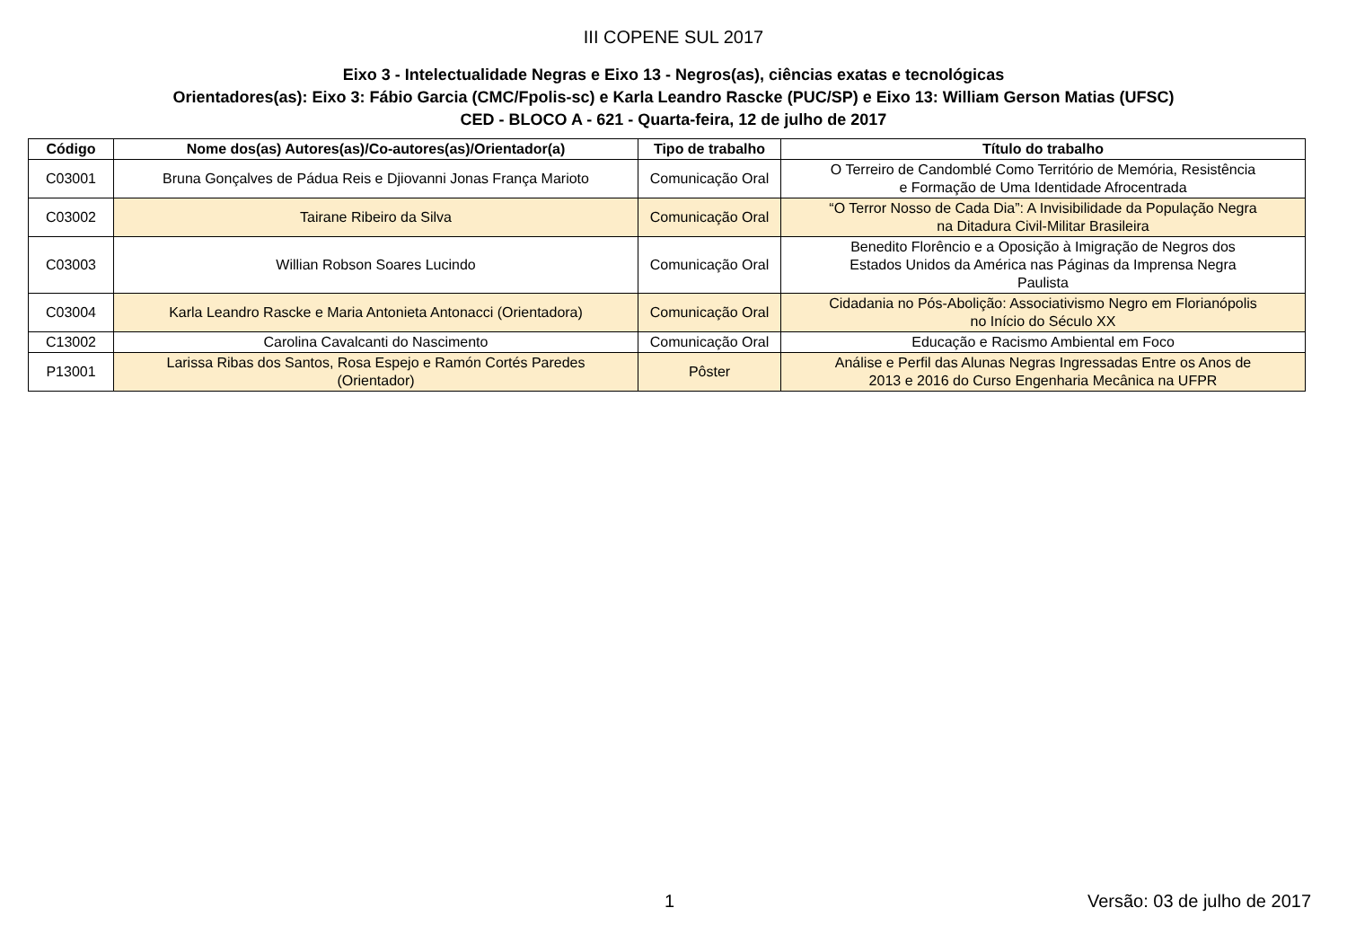III COPENE SUL 2017
Eixo 3 - Intelectualidade Negras e Eixo 13 - Negros(as), ciências exatas e tecnológicas
Orientadores(as): Eixo 3: Fábio Garcia (CMC/Fpolis-sc) e Karla Leandro Rascke (PUC/SP) e Eixo 13: William Gerson Matias (UFSC)
CED - BLOCO A - 621 - Quarta-feira, 12 de julho de 2017
| Código | Nome dos(as) Autores(as)/Co-autores(as)/Orientador(a) | Tipo de trabalho | Título do trabalho |
| --- | --- | --- | --- |
| C03001 | Bruna Gonçalves de Pádua Reis e Djiovanni Jonas França Marioto | Comunicação Oral | O Terreiro de Candomblé Como Território de Memória, Resistência e Formação de Uma Identidade Afrocentrada |
| C03002 | Tairane Ribeiro da Silva | Comunicação Oral | “O Terror Nosso de Cada Dia”: A Invisibilidade da População Negra na Ditadura Civil-Militar Brasileira |
| C03003 | Willian Robson Soares Lucindo | Comunicação Oral | Benedito Florêncio e a Oposição à Imigração de Negros dos Estados Unidos da América nas Páginas da Imprensa Negra Paulista |
| C03004 | Karla Leandro Rascke e Maria Antonieta Antonacci (Orientadora) | Comunicação Oral | Cidadania no Pós-Abolição: Associativismo Negro em Florianópolis no Início do Século XX |
| C13002 | Carolina Cavalcanti do Nascimento | Comunicação Oral | Educação e Racismo Ambiental em Foco |
| P13001 | Larissa Ribas dos Santos, Rosa Espejo e Ramón Cortés Paredes (Orientador) | Pôster | Análise e Perfil das Alunas Negras Ingressadas Entre os Anos de 2013 e 2016 do Curso Engenharia Mecânica na UFPR |
1 Versão: 03 de julho de 2017